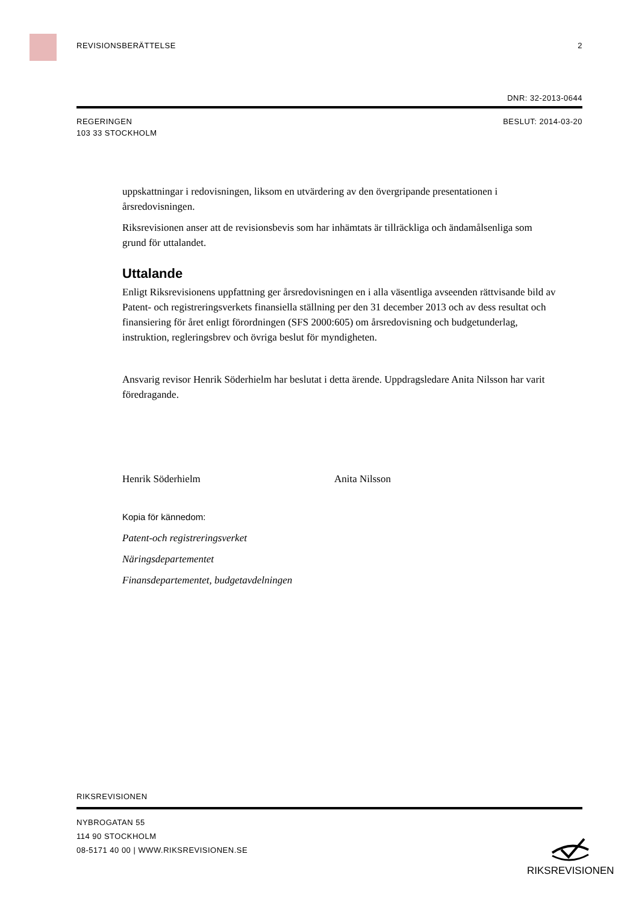REVISIONSBERÄTTELSE 2
DNR: 32-2013-0644
REGERINGEN BESLUT: 2014-03-20
103 33 STOCKHOLM
uppskattningar i redovisningen, liksom en utvärdering av den övergripande presentationen i årsredovisningen.
Riksrevisionen anser att de revisionsbevis som har inhämtats är tillräckliga och ändamålsenliga som grund för uttalandet.
Uttalande
Enligt Riksrevisionens uppfattning ger årsredovisningen en i alla väsentliga avseenden rättvisande bild av Patent- och registreringsverkets finansiella ställning per den 31 december 2013 och av dess resultat och finansiering för året enligt förordningen (SFS 2000:605) om årsredovisning och budgetunderlag, instruktion, regleringsbrev och övriga beslut för myndigheten.
Ansvarig revisor Henrik Söderhielm har beslutat i detta ärende. Uppdragsledare Anita Nilsson har varit föredragande.
Henrik Söderhielm Anita Nilsson
Kopia för kännedom:
Patent-och registreringsverket
Näringsdepartementet
Finansdepartementet, budgetavdelningen
RIKSREVISIONEN
NYBROGATAN 55
114 90 STOCKHOLM
08-5171 40 00 | WWW.RIKSREVISIONEN.SE
RIKSREVISIONEN